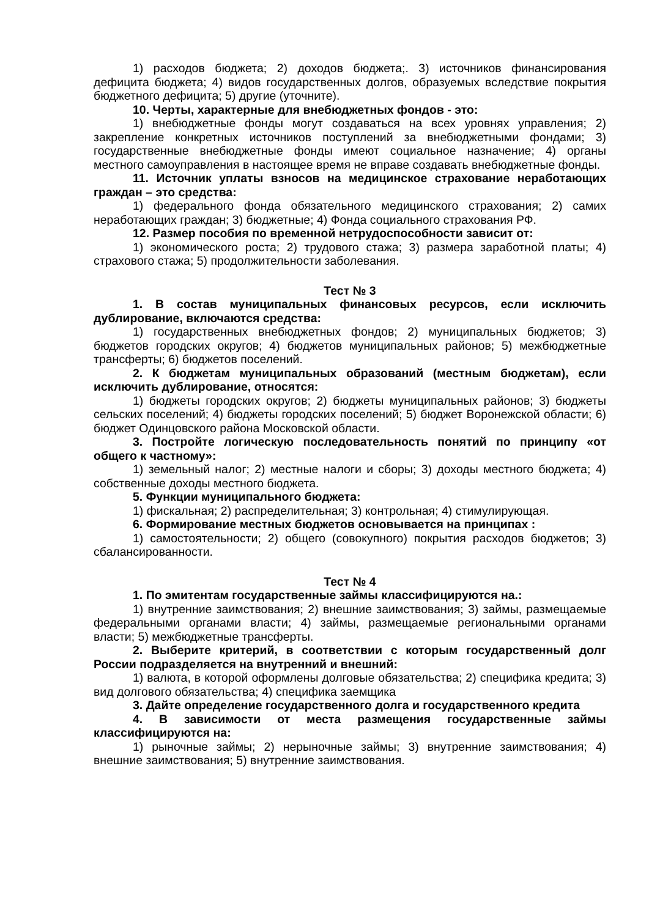1) расходов бюджета; 2) доходов бюджета;. 3) источников финансирования дефицита бюджета; 4) видов государственных долгов, образуемых вследствие покрытия бюджетного дефицита; 5) другие (уточните).
10. Черты, характерные для внебюджетных фондов - это:
1) внебюджетные фонды могут создаваться на всех уровнях управления; 2) закрепление конкретных источников поступлений за внебюджетными фондами; 3) государственные внебюджетные фонды имеют социальное назначение; 4) органы местного самоуправления в настоящее время не вправе создавать внебюджетные фонды.
11. Источник уплаты взносов на медицинское страхование неработающих граждан – это средства:
1) федерального фонда обязательного медицинского страхования; 2) самих неработающих граждан; 3) бюджетные; 4) Фонда социального страхования РФ.
12. Размер пособия по временной нетрудоспособности зависит от:
1) экономического роста; 2) трудового стажа; 3) размера заработной платы; 4) страхового стажа; 5) продолжительности заболевания.
Тест № 3
1. В состав муниципальных финансовых ресурсов, если исключить дублирование, включаются средства:
1) государственных внебюджетных фондов; 2) муниципальных бюджетов; 3) бюджетов городских округов; 4) бюджетов муниципальных районов; 5) межбюджетные трансферты; 6) бюджетов поселений.
2. К бюджетам муниципальных образований (местным бюджетам), если исключить дублирование, относятся:
1) бюджеты городских округов; 2) бюджеты муниципальных районов; 3) бюджеты сельских поселений; 4) бюджеты городских поселений; 5) бюджет Воронежской области; 6) бюджет Одинцовского района Московской области.
3. Постройте логическую последовательность понятий по принципу «от общего к частному»:
1) земельный налог; 2) местные налоги и сборы; 3) доходы местного бюджета; 4) собственные доходы местного бюджета.
5. Функции муниципального бюджета:
1) фискальная; 2) распределительная; 3) контрольная; 4) стимулирующая.
6. Формирование местных бюджетов основывается на принципах :
1) самостоятельности; 2) общего (совокупного) покрытия расходов бюджетов; 3) сбалансированности.
Тест № 4
1. По эмитентам государственные займы классифицируются на.:
1) внутренние заимствования; 2) внешние заимствования; 3) займы, размещаемые федеральными органами власти; 4) займы, размещаемые региональными органами власти; 5) межбюджетные трансферты.
2. Выберите критерий, в соответствии с которым государственный долг России подразделяется на внутренний и внешний:
1) валюта, в которой оформлены долговые обязательства; 2) специфика кредита; 3) вид долгового обязательства; 4) специфика заемщика
3. Дайте определение государственного долга и государственного кредита
4. В зависимости от места размещения государственные займы классифицируются на:
1) рыночные займы; 2) нерыночные займы; 3) внутренние заимствования; 4) внешние заимствования; 5) внутренние заимствования.